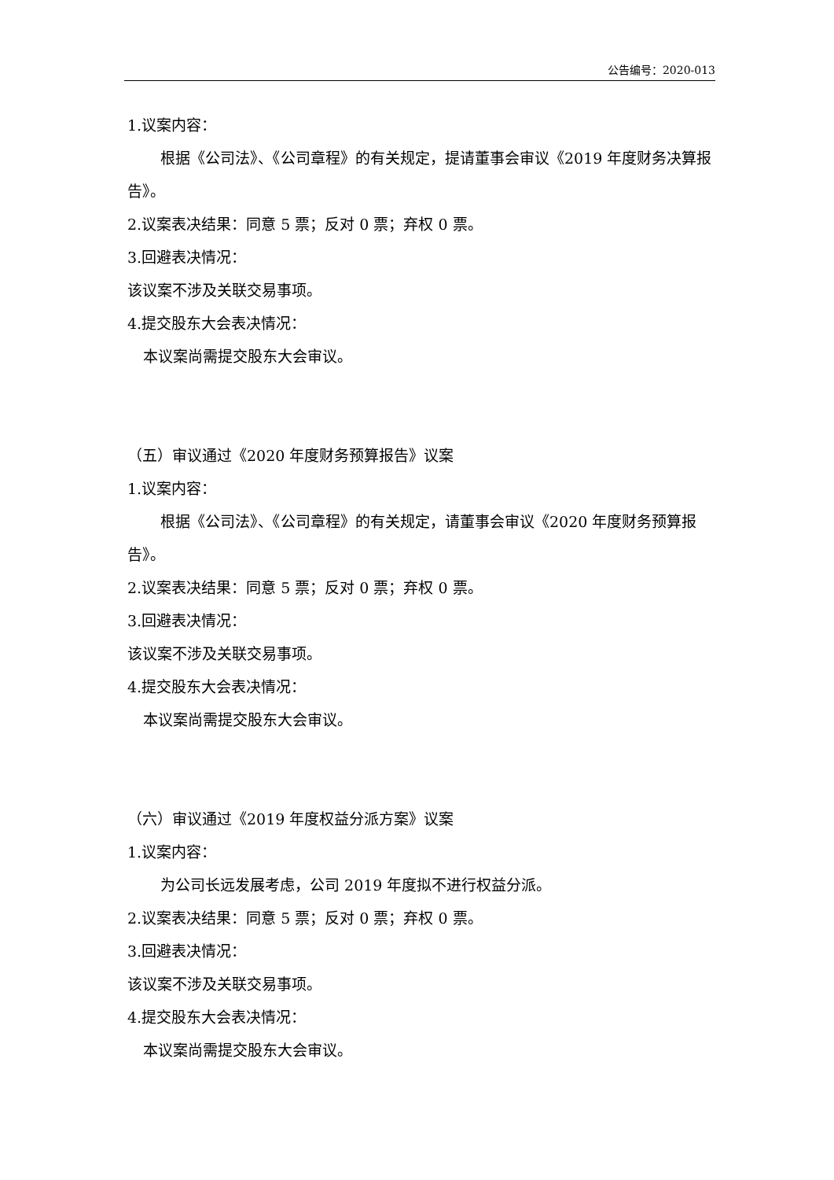公告编号：2020-013
1.议案内容：
根据《公司法》、《公司章程》的有关规定，提请董事会审议《2019 年度财务决算报告》。
2.议案表决结果：同意 5 票；反对 0 票；弃权 0 票。
3.回避表决情况：
该议案不涉及关联交易事项。
4.提交股东大会表决情况：
本议案尚需提交股东大会审议。
（五）审议通过《2020 年度财务预算报告》议案
1.议案内容：
根据《公司法》、《公司章程》的有关规定，请董事会审议《2020 年度财务预算报告》。
2.议案表决结果：同意 5 票；反对 0 票；弃权 0 票。
3.回避表决情况：
该议案不涉及关联交易事项。
4.提交股东大会表决情况：
本议案尚需提交股东大会审议。
（六）审议通过《2019 年度权益分派方案》议案
1.议案内容：
为公司长远发展考虑，公司 2019 年度拟不进行权益分派。
2.议案表决结果：同意 5 票；反对 0 票；弃权 0 票。
3.回避表决情况：
该议案不涉及关联交易事项。
4.提交股东大会表决情况：
本议案尚需提交股东大会审议。